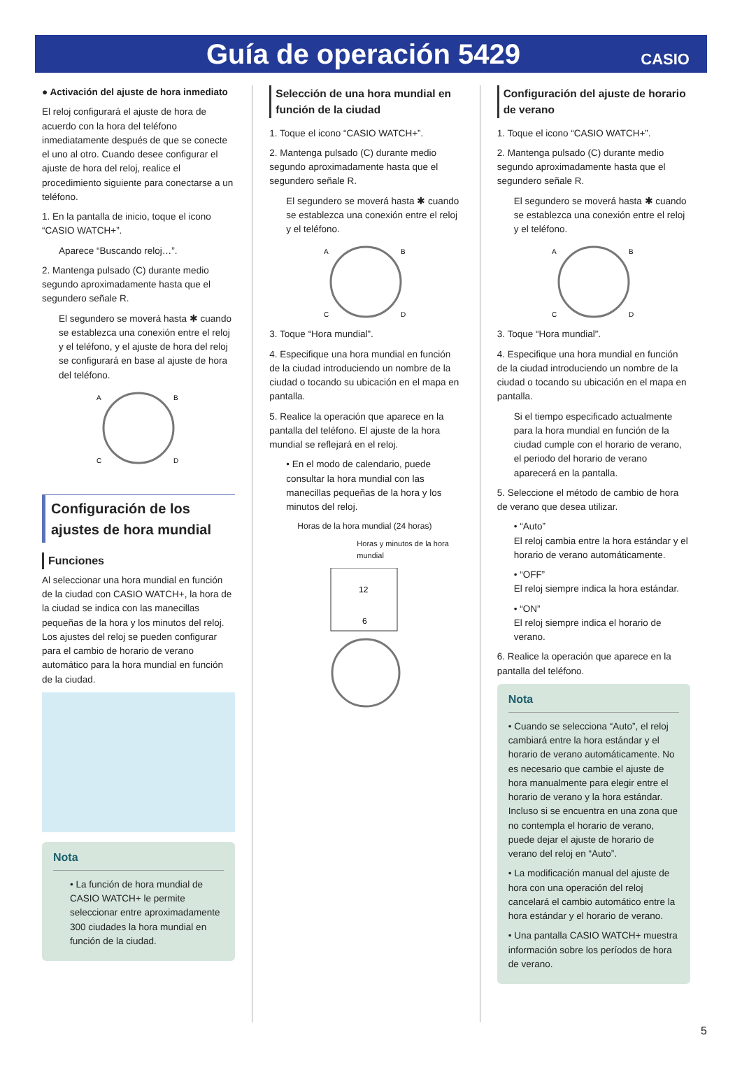Guía de operación 5429
CASIO
● Activación del ajuste de hora inmediato
El reloj configurará el ajuste de hora de acuerdo con la hora del teléfono inmediatamente después de que se conecte el uno al otro. Cuando desee configurar el ajuste de hora del reloj, realice el procedimiento siguiente para conectarse a un teléfono.
1. En la pantalla de inicio, toque el icono “CASIO WATCH+”.
Aparece “Buscando reloj…”.
2. Mantenga pulsado (C) durante medio segundo aproximadamente hasta que el segundero señale R.
El segundero se moverá hasta ✱ cuando se establezca una conexión entre el reloj y el teléfono, y el ajuste de hora del reloj se configurará en base al ajuste de hora del teléfono.
A
B
C
D
Configuración de los ajustes de hora mundial
Funciones
Al seleccionar una hora mundial en función de la ciudad con CASIO WATCH+, la hora de la ciudad se indica con las manecillas pequeñas de la hora y los minutos del reloj. Los ajustes del reloj se pueden configurar para el cambio de horario de verano automático para la hora mundial en función de la ciudad.
Nota
• La función de hora mundial de CASIO WATCH+ le permite seleccionar entre aproximadamente 300 ciudades la hora mundial en función de la ciudad.
Selección de una hora mundial en función de la ciudad
1. Toque el icono “CASIO WATCH+”.
2. Mantenga pulsado (C) durante medio segundo aproximadamente hasta que el segundero señale R.
El segundero se moverá hasta ✱ cuando se establezca una conexión entre el reloj y el teléfono.
A
B
C
D
3. Toque “Hora mundial”.
4. Especifique una hora mundial en función de la ciudad introduciendo un nombre de la ciudad o tocando su ubicación en el mapa en pantalla.
5. Realice la operación que aparece en la pantalla del teléfono. El ajuste de la hora mundial se reflejará en el reloj.
• En el modo de calendario, puede consultar la hora mundial con las manecillas pequeñas de la hora y los minutos del reloj.
Horas de la hora mundial (24 horas)
Horas y minutos de la hora mundial
12
6
Configuración del ajuste de horario de verano
1. Toque el icono “CASIO WATCH+”.
2. Mantenga pulsado (C) durante medio segundo aproximadamente hasta que el segundero señale R.
El segundero se moverá hasta ✱ cuando se establezca una conexión entre el reloj y el teléfono.
A
B
C
D
3. Toque “Hora mundial”.
4. Especifique una hora mundial en función de la ciudad introduciendo un nombre de la ciudad o tocando su ubicación en el mapa en pantalla.
Si el tiempo especificado actualmente para la hora mundial en función de la ciudad cumple con el horario de verano, el periodo del horario de verano aparecerá en la pantalla.
5. Seleccione el método de cambio de hora de verano que desea utilizar.
• “Auto”
El reloj cambia entre la hora estándar y el horario de verano automáticamente.
• “OFF”
El reloj siempre indica la hora estándar.
• “ON”
El reloj siempre indica el horario de verano.
6. Realice la operación que aparece en la pantalla del teléfono.
Nota
• Cuando se selecciona “Auto”, el reloj cambiará entre la hora estándar y el horario de verano automáticamente. No es necesario que cambie el ajuste de hora manualmente para elegir entre el horario de verano y la hora estándar. Incluso si se encuentra en una zona que no contempla el horario de verano, puede dejar el ajuste de horario de verano del reloj en “Auto”.
• La modificación manual del ajuste de hora con una operación del reloj cancelará el cambio automático entre la hora estándar y el horario de verano.
• Una pantalla CASIO WATCH+ muestra información sobre los períodos de hora de verano.
5